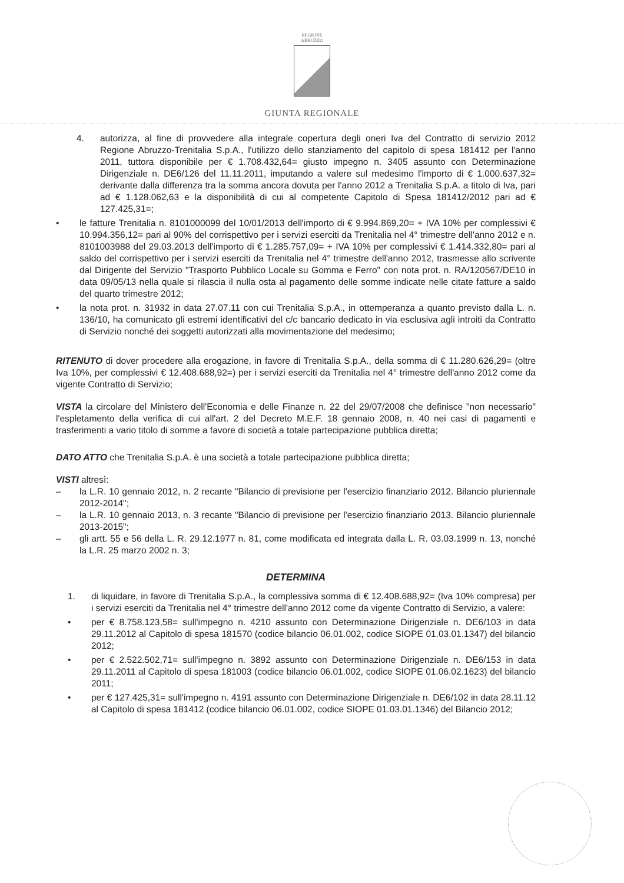REGIONE
ABRUZZO
GIUNTA REGIONALE
4. autorizza, al fine di provvedere alla integrale copertura degli oneri Iva del Contratto di servizio 2012 Regione Abruzzo-Trenitalia S.p.A., l'utilizzo dello stanziamento del capitolo di spesa 181412 per l'anno 2011, tuttora disponibile per € 1.708.432,64= giusto impegno n. 3405 assunto con Determinazione Dirigenziale n. DE6/126 del 11.11.2011, imputando a valere sul medesimo l'importo di € 1.000.637,32= derivante dalla differenza tra la somma ancora dovuta per l'anno 2012 a Trenitalia S.p.A. a titolo di Iva, pari ad € 1.128.062,63 e la disponibilità di cui al competente Capitolo di Spesa 181412/2012 pari ad € 127.425,31=;
• le fatture Trenitalia n. 8101000099 del 10/01/2013 dell'importo di € 9.994.869,20= + IVA 10% per complessivi € 10.994.356,12= pari al 90% del corrispettivo per i servizi eserciti da Trenitalia nel 4° trimestre dell'anno 2012 e n. 8101003988 del 29.03.2013 dell'importo di € 1.285.757,09= + IVA 10% per complessivi € 1.414.332,80= pari al saldo del corrispettivo per i servizi eserciti da Trenitalia nel 4° trimestre dell'anno 2012, trasmesse allo scrivente dal Dirigente del Servizio "Trasporto Pubblico Locale su Gomma e Ferro" con nota prot. n. RA/120567/DE10 in data 09/05/13 nella quale si rilascia il nulla osta al pagamento delle somme indicate nelle citate fatture a saldo del quarto trimestre 2012;
• la nota prot. n. 31932 in data 27.07.11 con cui Trenitalia S.p.A., in ottemperanza a quanto previsto dalla L. n. 136/10, ha comunicato gli estremi identificativi del c/c bancario dedicato in via esclusiva agli introiti da Contratto di Servizio nonché dei soggetti autorizzati alla movimentazione del medesimo;
RITENUTO di dover procedere alla erogazione, in favore di Trenitalia S.p.A., della somma di € 11.280.626,29= (oltre Iva 10%, per complessivi € 12.408.688,92=) per i servizi eserciti da Trenitalia nel 4° trimestre dell'anno 2012 come da vigente Contratto di Servizio;
VISTA la circolare del Ministero dell'Economia e delle Finanze n. 22 del 29/07/2008 che definisce "non necessario" l'espletamento della verifica di cui all'art. 2 del Decreto M.E.F. 18 gennaio 2008, n. 40 nei casi di pagamenti e trasferimenti a vario titolo di somme a favore di società a totale partecipazione pubblica diretta;
DATO ATTO che Trenitalia S.p.A. è una società a totale partecipazione pubblica diretta;
VISTI altresì:
– la L.R. 10 gennaio 2012, n. 2 recante "Bilancio di previsione per l'esercizio finanziario 2012. Bilancio pluriennale 2012-2014";
– la L.R. 10 gennaio 2013, n. 3 recante "Bilancio di previsione per l'esercizio finanziario 2013. Bilancio pluriennale 2013-2015";
– gli artt. 55 e 56 della L. R. 29.12.1977 n. 81, come modificata ed integrata dalla L. R. 03.03.1999 n. 13, nonché la L.R. 25 marzo 2002 n. 3;
DETERMINA
1. di liquidare, in favore di Trenitalia S.p.A., la complessiva somma di € 12.408.688,92= (Iva 10% compresa) per i servizi eserciti da Trenitalia nel 4° trimestre dell'anno 2012 come da vigente Contratto di Servizio, a valere:
• per € 8.758.123,58= sull'impegno n. 4210 assunto con Determinazione Dirigenziale n. DE6/103 in data 29.11.2012 al Capitolo di spesa 181570 (codice bilancio 06.01.002, codice SIOPE 01.03.01.1347) del bilancio 2012;
• per € 2.522.502,71= sull'impegno n. 3892 assunto con Determinazione Dirigenziale n. DE6/153 in data 29.11.2011 al Capitolo di spesa 181003 (codice bilancio 06.01.002, codice SIOPE 01.06.02.1623) del bilancio 2011;
• per € 127.425,31= sull'impegno n. 4191 assunto con Determinazione Dirigenziale n. DE6/102 in data 28.11.12 al Capitolo di spesa 181412 (codice bilancio 06.01.002, codice SIOPE 01.03.01.1346) del Bilancio 2012;